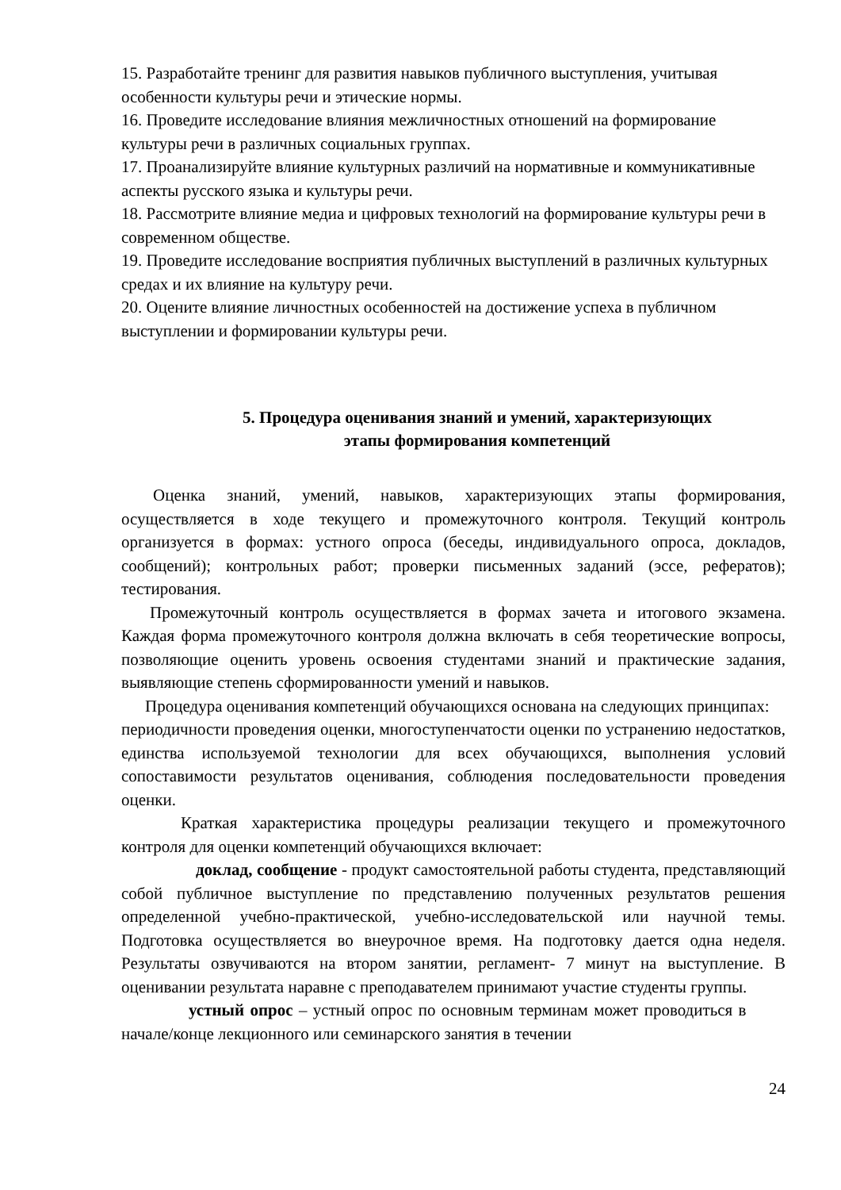15. Разработайте тренинг для развития навыков публичного выступления, учитывая особенности культуры речи и этические нормы.
16. Проведите исследование влияния межличностных отношений на формирование культуры речи в различных социальных группах.
17. Проанализируйте влияние культурных различий на нормативные и коммуникативные аспекты русского языка и культуры речи.
18. Рассмотрите влияние медиа и цифровых технологий на формирование культуры речи в современном обществе.
19. Проведите исследование восприятия публичных выступлений в различных культурных средах и их влияние на культуру речи.
20. Оцените влияние личностных особенностей на достижение успеха в публичном выступлении и формировании культуры речи.
5. Процедура оценивания знаний и умений, характеризующих
этапы формирования компетенций
Оценка знаний, умений, навыков, характеризующих этапы формирования, осуществляется в ходе текущего и промежуточного контроля. Текущий контроль организуется в формах: устного опроса (беседы, индивидуального опроса, докладов, сообщений); контрольных работ; проверки письменных заданий (эссе, рефератов); тестирования.
Промежуточный контроль осуществляется в формах зачета и итогового экзамена. Каждая форма промежуточного контроля должна включать в себя теоретические вопросы, позволяющие оценить уровень освоения студентами знаний и практические задания, выявляющие степень сформированности умений и навыков.
Процедура оценивания компетенций обучающихся основана на следующих принципах:
периодичности проведения оценки, многоступенчатости оценки по устранению недостатков, единства используемой технологии для всех обучающихся, выполнения условий сопоставимости результатов оценивания, соблюдения последовательности проведения оценки.
Краткая характеристика процедуры реализации текущего и промежуточного контроля для оценки компетенций обучающихся включает:
доклад, сообщение - продукт самостоятельной работы студента, представляющий собой публичное выступление по представлению полученных результатов решения определенной учебно-практической, учебно-исследовательской или научной темы. Подготовка осуществляется во внеурочное время. На подготовку дается одна неделя. Результаты озвучиваются на втором занятии, регламент- 7 минут на выступление. В оценивании результата наравне с преподавателем принимают участие студенты группы.
устный опрос – устный опрос по основным терминам может проводиться в начале/конце лекционного или семинарского занятия в течении
24